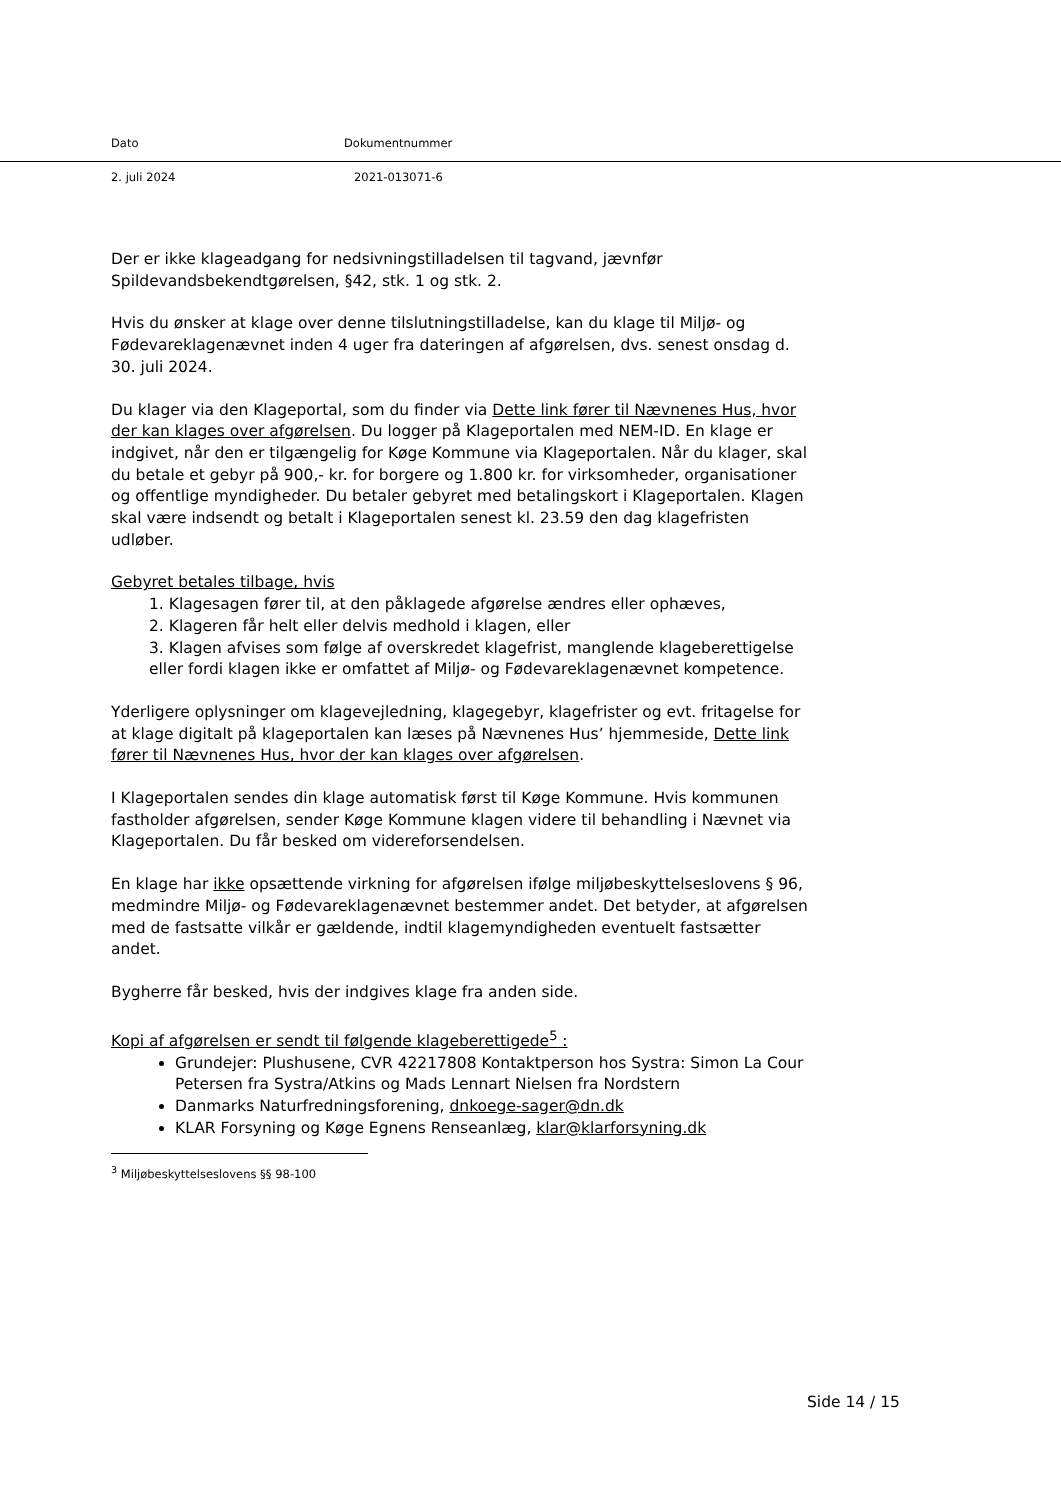Dato Dokumentnummer
2. juli 2024 2021-013071-6
Der er ikke klageadgang for nedsivningstilladelsen til tagvand, jævnfør Spildevandsbekendtgørelsen, §42, stk. 1 og stk. 2.
Hvis du ønsker at klage over denne tilslutningstilladelse, kan du klage til Miljø- og Fødevareklagenævnet inden 4 uger fra dateringen af afgørelsen, dvs. senest onsdag d. 30. juli 2024.
Du klager via den Klageportal, som du finder via Dette link fører til Nævnenes Hus, hvor der kan klages over afgørelsen. Du logger på Klageportalen med NEM-ID. En klage er indgivet, når den er tilgængelig for Køge Kommune via Klageportalen. Når du klager, skal du betale et gebyr på 900,- kr. for borgere og 1.800 kr. for virksomheder, organisationer og offentlige myndigheder. Du betaler gebyret med betalingskort i Klageportalen. Klagen skal være indsendt og betalt i Klageportalen senest kl. 23.59 den dag klagefristen udløber.
Gebyret betales tilbage, hvis
1. Klagesagen fører til, at den påklagede afgørelse ændres eller ophæves,
2. Klageren får helt eller delvis medhold i klagen, eller
3. Klagen afvises som følge af overskredet klagefrist, manglende klageberettigelse eller fordi klagen ikke er omfattet af Miljø- og Fødevareklagenævnet kompetence.
Yderligere oplysninger om klagevejledning, klagegebyr, klagefrister og evt. fritagelse for at klage digitalt på klageportalen kan læses på Nævnenes Hus’ hjemmeside, Dette link fører til Nævnenes Hus, hvor der kan klages over afgørelsen.
I Klageportalen sendes din klage automatisk først til Køge Kommune. Hvis kommunen fastholder afgørelsen, sender Køge Kommune klagen videre til behandling i Nævnet via Klageportalen. Du får besked om videreforsendelsen.
En klage har ikke opsættende virkning for afgørelsen ifølge miljøbeskyttelseslovens § 96, medmindre Miljø- og Fødevareklagenævnet bestemmer andet. Det betyder, at afgørelsen med de fastsatte vilkår er gældende, indtil klagemyndigheden eventuelt fastsætter andet.
Bygherre får besked, hvis der indgives klage fra anden side.
Kopi af afgørelsen er sendt til følgende klageberettigede<sup>5</sup> :
Grundejer: Plushusene, CVR 42217808 Kontaktperson hos Systra: Simon La Cour Petersen fra Systra/Atkins og Mads Lennart Nielsen fra Nordstern
Danmarks Naturfredningsforening, dnkoege-sager@dn.dk
KLAR Forsyning og Køge Egnens Renseanlæg, klar@klarforsyning.dk
<sup>3</sup> Miljøbeskyttelseslovens §§ 98-100
Side 14 / 15